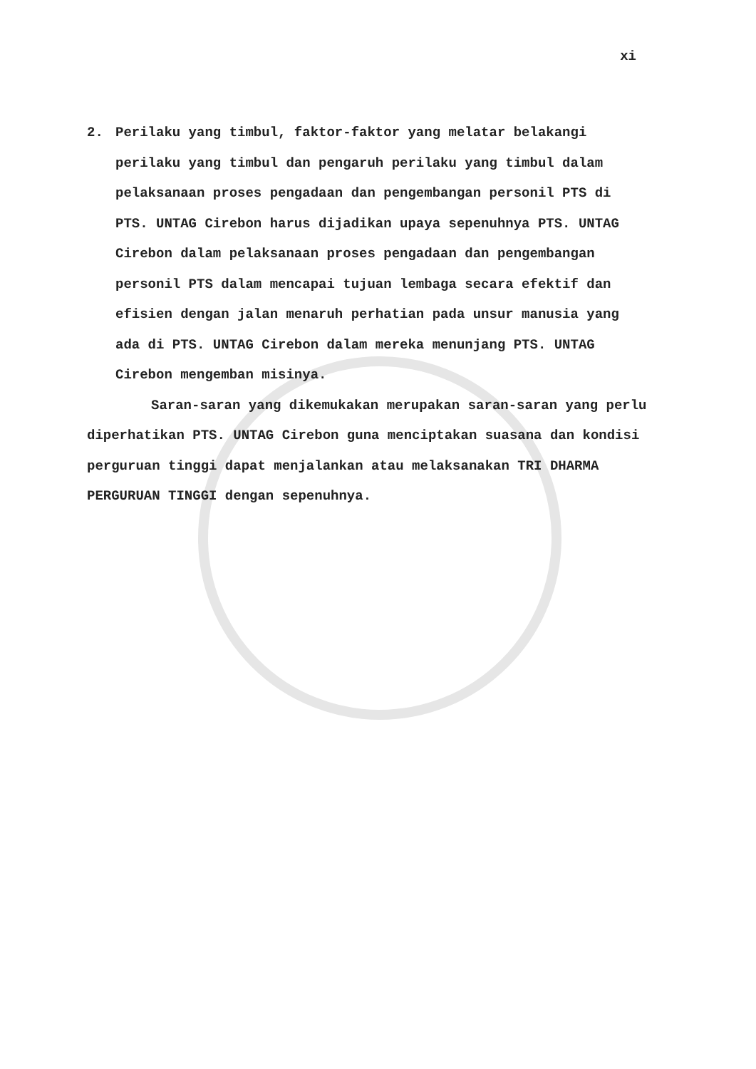xi
2. Perilaku yang timbul, faktor-faktor yang melatar belakangi perilaku yang timbul dan pengaruh perilaku yang timbul dalam pelaksanaan proses pengadaan dan pengembangan personil PTS di PTS. UNTAG Cirebon harus dijadikan upaya sepenuhnya PTS. UNTAG Cirebon dalam pelaksanaan proses pengadaan dan pengembangan personil PTS dalam mencapai tujuan lembaga secara efektif dan efisien dengan jalan menaruh perhatian pada unsur manusia yang ada di PTS. UNTAG Cirebon dalam mereka menunjang PTS. UNTAG Cirebon mengemban misinya.
Saran-saran yang dikemukakan merupakan saran-saran yang perlu diperhatikan PTS. UNTAG Cirebon guna menciptakan suasana dan kondisi perguruan tinggi dapat menjalankan atau melaksanakan TRI DHARMA PERGURUAN TINGGI dengan sepenuhnya.